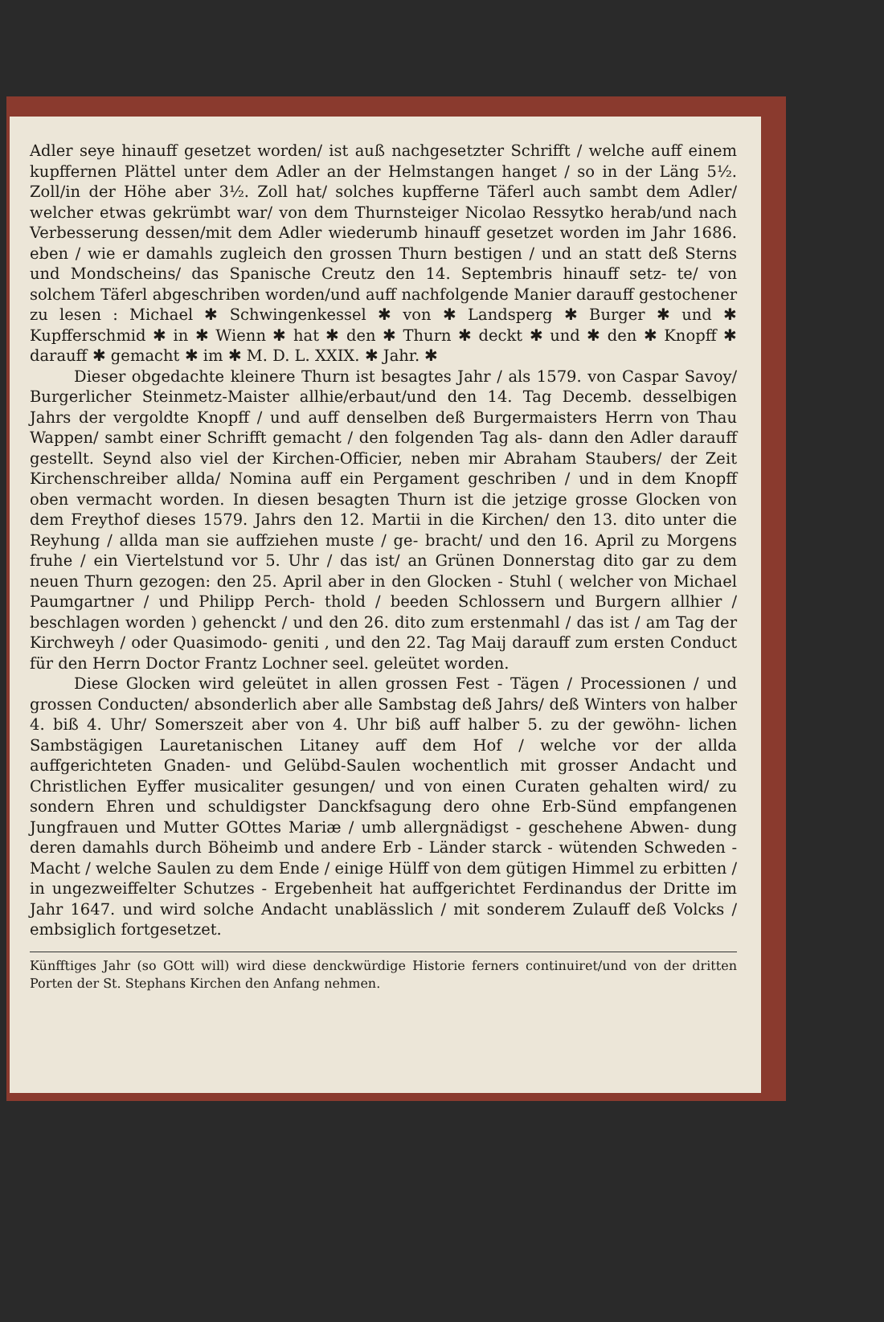Adler seye hinauff gesetzet worden/ ist auß nachgesetzter Schrifft / welche auff einem kupffernen Plättel unter dem Adler an der Helmstangen hanget / so in der Läng 5½. Zoll/in der Höhe aber 3½. Zoll hat/ solches kupfferne Täferl auch sambt dem Adler/ welcher etwas gekrümbt war/ von dem Thurnsteiger Nicolao Ressytko herab/und nach Verbesserung dessen/mit dem Adler wiederumb hinauff gesetzet worden im Jahr 1686. eben / wie er damahls zugleich den grossen Thurn bestigen / und an statt deß Sterns und Mondscheins/ das Spanische Creutz den 14. Septembris hinauff setz- te/ von solchem Täferl abgeschriben worden/und auff nachfolgende Manier darauff gestochener zu lesen : Michael ✱ Schwingenkessel ✱ von ✱ Landsperg ✱ Burger ✱ und ✱ Kupfferschmid ✱ in ✱ Wienn ✱ hat ✱ den ✱ Thurn ✱ deckt ✱ und ✱ den ✱ Knopff ✱ darauff ✱ gemacht ✱ im ✱ M. D. L. XXIX. ✱ Jahr. ✱
Dieser obgedachte kleinere Thurn ist besagtes Jahr / als 1579. von Caspar Savoy/ Burgerlicher Steinmetz-Maister allhie/erbaut/und den 14. Tag Decemb. desselbigen Jahrs der vergoldte Knopff / und auff denselben deß Burgermaisters Herrn von Thau Wappen/ sambt einer Schrifft gemacht / den folgenden Tag als- dann den Adler darauff gestellt. Seynd also viel der Kirchen-Officier, neben mir Abraham Staubers/ der Zeit Kirchenschreiber allda/ Nomina auff ein Pergament geschriben / und in dem Knopff oben vermacht worden. In diesen besagten Thurn ist die jetzige grosse Glocken von dem Freythof dieses 1579. Jahrs den 12. Martii in die Kirchen/ den 13. dito unter die Reyhung / allda man sie auffziehen muste / ge- bracht/ und den 16. April zu Morgens fruhe / ein Viertelstund vor 5. Uhr / das ist/ an Grünen Donnerstag dito gar zu dem neuen Thurn gezogen: den 25. April aber in den Glocken - Stuhl ( welcher von Michael Paumgartner / und Philipp Perch- thold / beeden Schlossern und Burgern allhier / beschlagen worden ) gehenckt / und den 26. dito zum erstenmahl / das ist / am Tag der Kirchweyh / oder Quasimodo- geniti , und den 22. Tag Maij darauff zum ersten Conduct für den Herrn Doctor Frantz Lochner seel. geleütet worden.
Diese Glocken wird geleütet in allen grossen Fest - Tägen / Processionen / und grossen Conducten/ absonderlich aber alle Sambstag deß Jahrs/ deß Winters von halber 4. biß 4. Uhr/ Somerszeit aber von 4. Uhr biß auff halber 5. zu der gewöhn- lichen Sambstägigen Lauretanischen Litaney auff dem Hof / welche vor der allda auffgerichteten Gnaden- und Gelübd-Saulen wochentlich mit grosser Andacht und Christlichen Eyffer musicaliter gesungen/ und von einen Curaten gehalten wird/ zu sondern Ehren und schuldigster Danckfsagung dero ohne Erb-Sünd empfangenen Jungfrauen und Mutter GOttes Mariæ / umb allergnädigst - geschehene Abwen- dung deren damahls durch Böheimb und andere Erb - Länder starck - wütenden Schweden - Macht / welche Saulen zu dem Ende / einige Hülff von dem gütigen Himmel zu erbitten / in ungezweiffelter Schutzes - Ergebenheit hat auffgerichtet Ferdinandus der Dritte im Jahr 1647. und wird solche Andacht unablässlich / mit sonderem Zulauff deß Volcks / embsiglich fortgesetzet.
Künfftiges Jahr (so GOtt will) wird diese denckwürdige Historie ferners continuiret/und von der dritten Porten der St. Stephans Kirchen den Anfang nehmen.